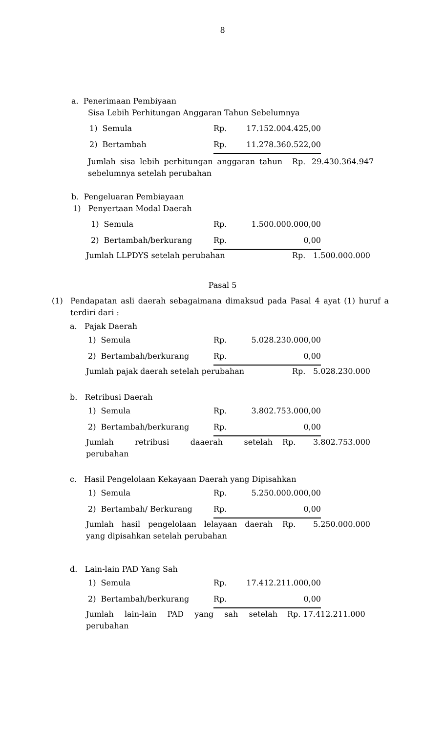8
a. Penerimaan Pembiyaan
Sisa Lebih Perhitungan Anggaran Tahun Sebelumnya
| 1) Semula | Rp. | 17.152.004.425,00 |
| 2) Bertambah | Rp. | 11.278.360.522,00 |
| Jumlah sisa lebih perhitungan anggaran tahun sebelumnya setelah perubahan | Rp. | 29.430.364.947 |
b. Pengeluaran Pembiayaan
1) Penyertaan Modal Daerah
| 1) Semula | Rp. | 1.500.000.000,00 |
| 2) Bertambah/berkurang | Rp. | 0,00 |
| Jumlah LLPDYS setelah perubahan | Rp. | 1.500.000.000 |
Pasal 5
| (1) | Pendapatan asli daerah sebagaimana dimaksud pada Pasal 4 ayat (1) huruf a terdiri dari : |
a. Pajak Daerah
| 1) Semula | Rp. | 5.028.230.000,00 |
| 2) Bertambah/berkurang | Rp. | 0,00 |
| Jumlah pajak daerah setelah perubahan | Rp. | 5.028.230.000 |
b. Retribusi Daerah
| 1) Semula | Rp. | 3.802.753.000,00 |
| 2) Bertambah/berkurang | Rp. | 0,00 |
| Jumlah retribusi daaerah setelah perubahan | Rp. | 3.802.753.000 |
c. Hasil Pengelolaan Kekayaan Daerah yang Dipisahkan
| 1) Semula | Rp. | 5.250.000.000,00 |
| 2) Bertambah/ Berkurang | Rp. | 0,00 |
| Jumlah hasil pengelolaan lelayaan daerah yang dipisahkan setelah perubahan | Rp. | 5.250.000.000 |
d. Lain-lain PAD Yang Sah
| 1) Semula | Rp. | 17.412.211.000,00 |
| 2) Bertambah/berkurang | Rp. | 0,00 |
| Jumlah lain-lain PAD yang sah setelah perubahan | Rp. 17.412.211.000 |